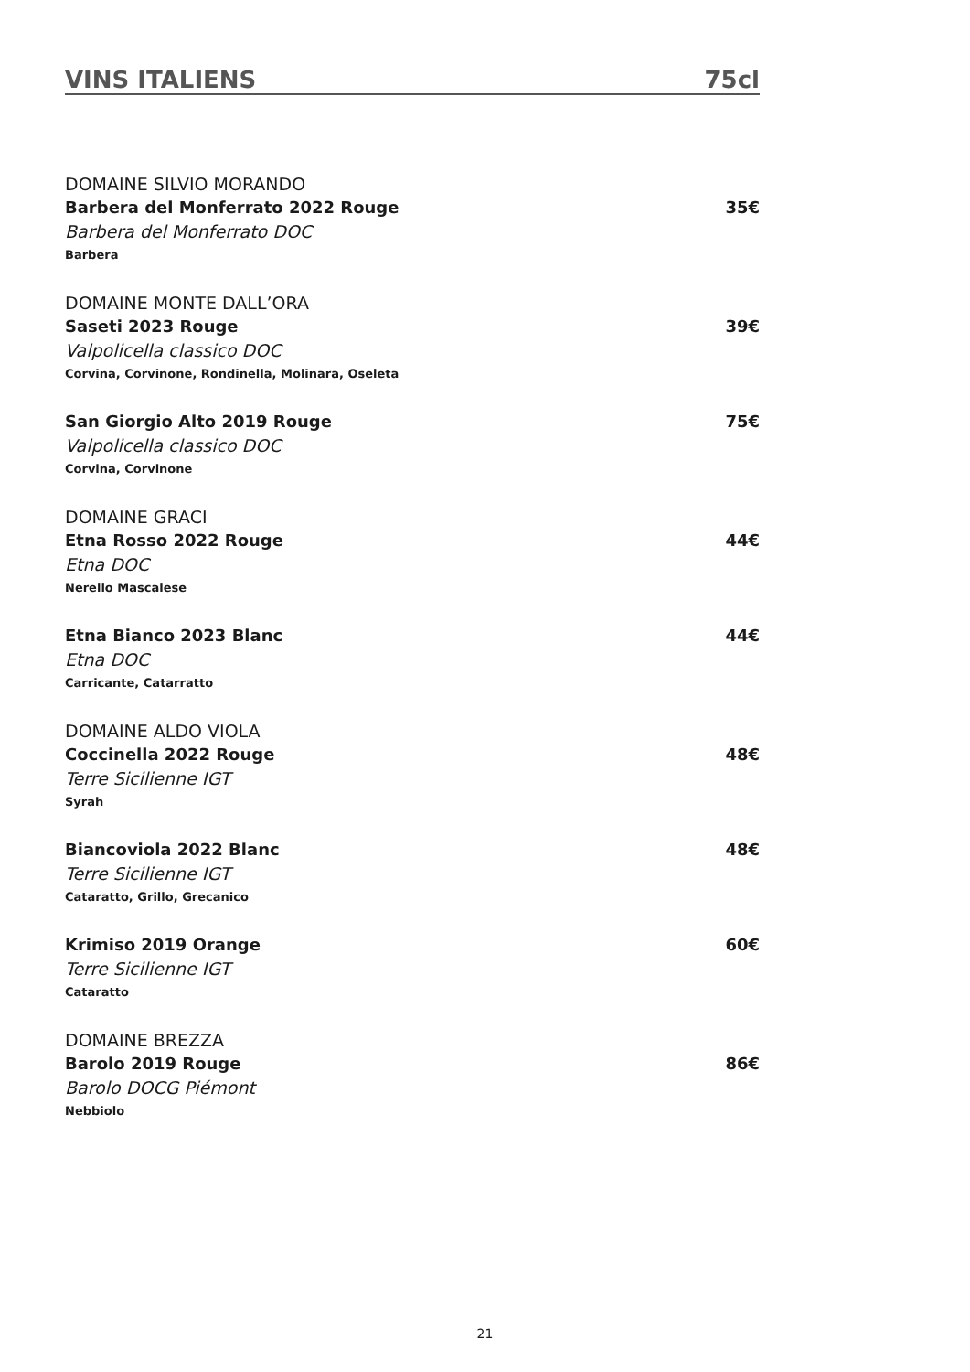VINS ITALIENS 75cl
DOMAINE SILVIO MORANDO
Barbera del Monferrato 2022 Rouge 35€
Barbera del Monferrato DOC
Barbera
DOMAINE MONTE DALL’ORA
Saseti 2023 Rouge 39€
Valpolicella classico DOC
Corvina, Corvinone, Rondinella, Molinara, Oseleta
San Giorgio Alto 2019 Rouge 75€
Valpolicella classico DOC
Corvina, Corvinone
DOMAINE GRACI
Etna Rosso 2022 Rouge 44€
Etna DOC
Nerello Mascalese
Etna Bianco 2023 Blanc 44€
Etna DOC
Carricante, Catarratto
DOMAINE ALDO VIOLA
Coccinella 2022 Rouge 48€
Terre Sicilienne IGT
Syrah
Biancoviola 2022 Blanc 48€
Terre Sicilienne IGT
Cataratto, Grillo, Grecanico
Krimiso 2019 Orange 60€
Terre Sicilienne IGT
Cataratto
DOMAINE BREZZA
Barolo 2019 Rouge 86€
Barolo DOCG Piémont
Nebbiolo
21